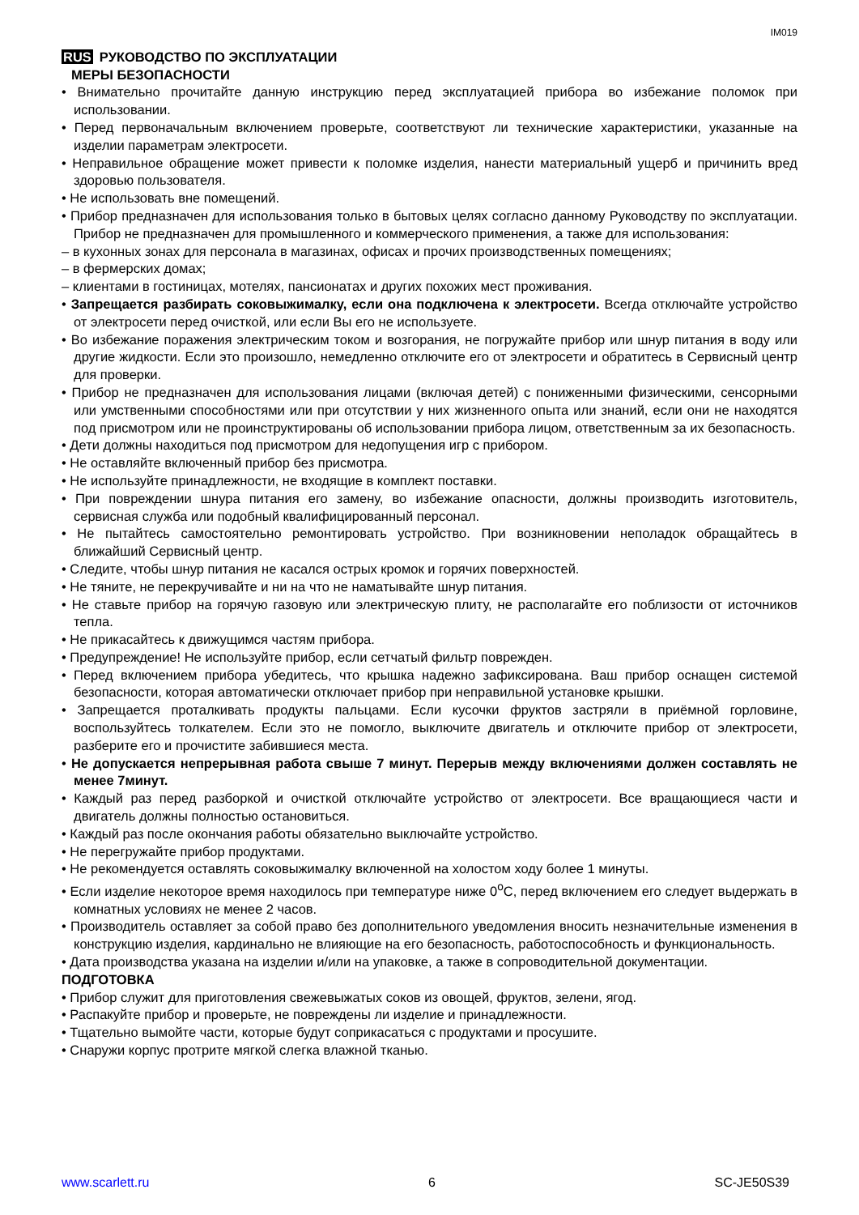IM019
RUS РУКОВОДСТВО ПО ЭКСПЛУАТАЦИИ
МЕРЫ БЕЗОПАСНОСТИ
• Внимательно прочитайте данную инструкцию перед эксплуатацией прибора во избежание поломок при использовании.
• Перед первоначальным включением проверьте, соответствуют ли технические характеристики, указанные на изделии параметрам электросети.
• Неправильное обращение может привести к поломке изделия, нанести материальный ущерб и причинить вред здоровью пользователя.
• Не использовать вне помещений.
• Прибор предназначен для использования только в бытовых целях согласно данному Руководству по эксплуатации. Прибор не предназначен для промышленного и коммерческого применения, а также для использования:
– в кухонных зонах для персонала в магазинах, офисах и прочих производственных помещениях;
– в фермерских домах;
– клиентами в гостиницах, мотелях, пансионатах и других похожих мест проживания.
• Запрещается разбирать соковыжималку, если она подключена к электросети. Всегда отключайте устройство от электросети перед очисткой, или если Вы его не используете.
• Во избежание поражения электрическим током и возгорания, не погружайте прибор или шнур питания в воду или другие жидкости. Если это произошло, немедленно отключите его от электросети и обратитесь в Сервисный центр для проверки.
• Прибор не предназначен для использования лицами (включая детей) с пониженными физическими, сенсорными или умственными способностями или при отсутствии у них жизненного опыта или знаний, если они не находятся под присмотром или не проинструктированы об использовании прибора лицом, ответственным за их безопасность.
• Дети должны находиться под присмотром для недопущения игр с прибором.
• Не оставляйте включенный прибор без присмотра.
• Не используйте принадлежности, не входящие в комплект поставки.
• При повреждении шнура питания его замену, во избежание опасности, должны производить изготовитель, сервисная служба или подобный квалифицированный персонал.
• Не пытайтесь самостоятельно ремонтировать устройство. При возникновении неполадок обращайтесь в ближайший Сервисный центр.
• Следите, чтобы шнур питания не касался острых кромок и горячих поверхностей.
• Не тяните, не перекручивайте и ни на что не наматывайте шнур питания.
• Не ставьте прибор на горячую газовую или электрическую плиту, не располагайте его поблизости от источников тепла.
• Не прикасайтесь к движущимся частям прибора.
• Предупреждение! Не используйте прибор, если сетчатый фильтр поврежден.
• Перед включением прибора убедитесь, что крышка надежно зафиксирована. Ваш прибор оснащен системой безопасности, которая автоматически отключает прибор при неправильной установке крышки.
• Запрещается проталкивать продукты пальцами. Если кусочки фруктов застряли в приёмной горловине, воспользуйтесь толкателем. Если это не помогло, выключите двигатель и отключите прибор от электросети, разберите его и прочистите забившиеся места.
• Не допускается непрерывная работа свыше 7 минут. Перерыв между включениями должен составлять не менее 7минут.
• Каждый раз перед разборкой и очисткой отключайте устройство от электросети. Все вращающиеся части и двигатель должны полностью остановиться.
• Каждый раз после окончания работы обязательно выключайте устройство.
• Не перегружайте прибор продуктами.
• Не рекомендуется оставлять соковыжималку включенной на холостом ходу более 1 минуты.
• Если изделие некоторое время находилось при температуре ниже 0<sup>о</sup>С, перед включением его следует выдержать в комнатных условиях не менее 2 часов.
• Производитель оставляет за собой право без дополнительного уведомления вносить незначительные изменения в конструкцию изделия, кардинально не влияющие на его безопасность, работоспособность и функциональность.
• Дата производства указана на изделии и/или на упаковке, а также в сопроводительной документации.
ПОДГОТОВКА
• Прибор служит для приготовления свежевыжатых соков из овощей, фруктов, зелени, ягод.
• Распакуйте прибор и проверьте, не повреждены ли изделие и принадлежности.
• Тщательно вымойте части, которые будут соприкасаться с продуктами и просушите.
• Снаружи корпус протрите мягкой слегка влажной тканью.
www.scarlett.ru 6 SC-JE50S39